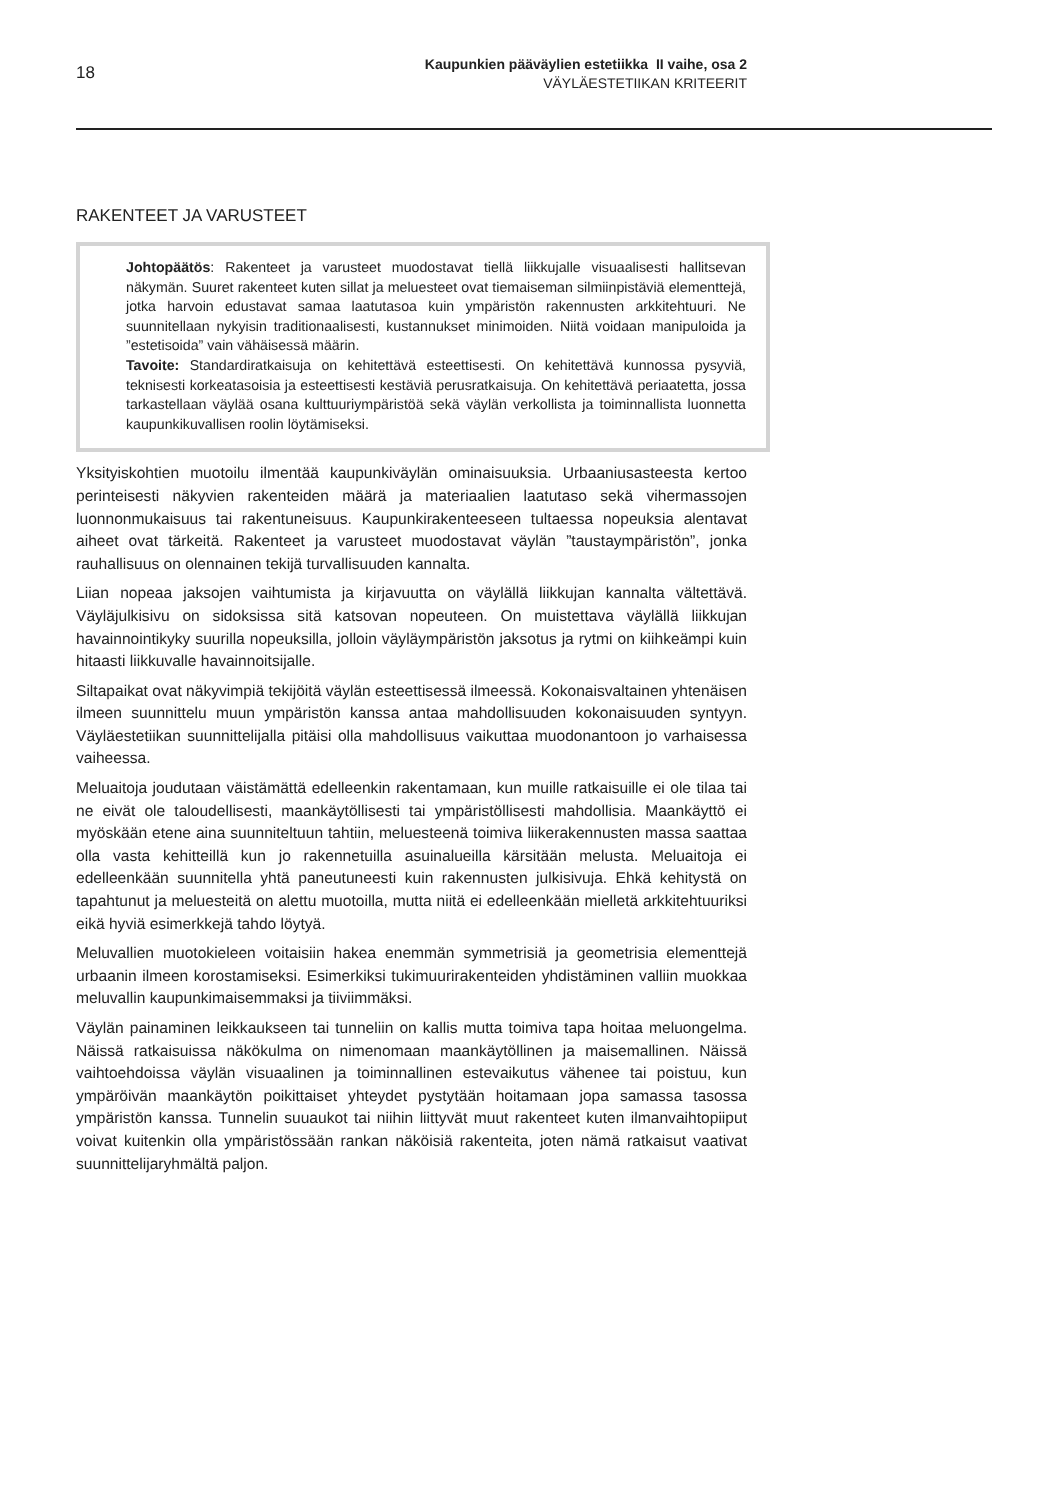18
Kaupunkien pääväylien estetiikka II vaihe, osa 2
VÄYLÄESTETIIKAN KRITEERIT
RAKENTEET JA VARUSTEET
Johtopäätös: Rakenteet ja varusteet muodostavat tiellä liikkujalle visuaalisesti hallitsevan näkymän. Suuret rakenteet kuten sillat ja meluesteet ovat tiemaiseman silmiinpistäviä elementtejä, jotka harvoin edustavat samaa laatutasoa kuin ympäristön rakennusten arkkitehtuuri. Ne suunnitellaan nykyisin traditionaalisesti, kustannukset minimoiden. Niitä voidaan manipuloida ja ”estetisoida” vain vähäisessä määrin.
Tavoite: Standardiratkaisuja on kehitettävä esteettisesti. On kehitettävä kunnossa pysyviä, teknisesti korkeatasoisia ja esteettisesti kestäviä perusratkaisuja. On kehitettävä periaatetta, jossa tarkastellaan väylää osana kulttuuriympäristöä sekä väylän verkollista ja toiminnallista luonnetta kaupunkikuvallisen roolin löytämiseksi.
Yksityiskohtien muotoilu ilmentää kaupunkiväylän ominaisuuksia. Urbaaniusasteesta kertoo perinteisesti näkyvien rakenteiden määrä ja materiaalien laatutaso sekä vihermassojen luonnonmukaisuus tai rakentuneisuus. Kaupunkirakenteeseen tultaessa nopeuksia alentavat aiheet ovat tärkeitä. Rakenteet ja varusteet muodostavat väylän ”taustaympäristön”, jonka rauhallisuus on olennainen tekijä turvallisuuden kannalta.
Liian nopeaa jaksojen vaihtumista ja kirjavuutta on väylällä liikkujan kannalta vältettävä. Väyläjulkisivu on sidoksissa sitä katsovan nopeuteen. On muistettava väylällä liikkujan havainnointikyky suurilla nopeuksilla, jolloin väyläympäristön jaksotus ja rytmi on kiihkeämpi kuin hitaasti liikkuvalle havainnoitsijalle.
Siltapaikat ovat näkyvimpiä tekijöitä väylän esteettisessä ilmeessä. Kokonaisvaltainen yhtenäisen ilmeen suunnittelu muun ympäristön kanssa antaa mahdollisuuden kokonaisuuden syntyyn. Väyläestetiikan suunnittelijalla pitäisi olla mahdollisuus vaikuttaa muodonantoon jo varhaisessa vaiheessa.
Meluaitoja joudutaan väistämättä edelleenkin rakentamaan, kun muille ratkaisuille ei ole tilaa tai ne eivät ole taloudellisesti, maankäytöllisesti tai ympäristöllisesti mahdollisia. Maankäyttö ei myöskään etene aina suunniteltuun tahtiin, meluesteenä toimiva liikerakennusten massa saattaa olla vasta kehitteillä kun jo rakennetuilla asuinalueilla kärsitään melusta. Meluaitoja ei edelleenkään suunnitella yhtä paneutuneesti kuin rakennusten julkisivuja. Ehkä kehitystä on tapahtunut ja meluesteitä on alettu muotoilla, mutta niitä ei edelleenkään mielletä arkkitehtuuriksi eikä hyviä esimerkkejä tahdo löytyä.
Meluvallien muotokieleen voitaisiin hakea enemmän symmetrisiä ja geometrisia elementtejä urbaanin ilmeen korostamiseksi. Esimerkiksi tukimuurirakenteiden yhdistäminen valliin muokkaa meluvallin kaupunkimaisemmaksi ja tiiviimmäksi.
Väylän painaminen leikkaukseen tai tunneliin on kallis mutta toimiva tapa hoitaa meluongelma. Näissä ratkaisuissa näkökulma on nimenomaan maankäytöllinen ja maisemallinen. Näissä vaihtoehdoissa väylän visuaalinen ja toiminnallinen estevaikutus vähenee tai poistuu, kun ympäröivän maankäytön poikittaiset yhteydet pystytään hoitamaan jopa samassa tasossa ympäristön kanssa. Tunnelin suuaukot tai niihin liittyvät muut rakenteet kuten ilmanvaihtopiiput voivat kuitenkin olla ympäristössään rankan näköisiä rakenteita, joten nämä ratkaisut vaativat suunnittelijaryhmältä paljon.